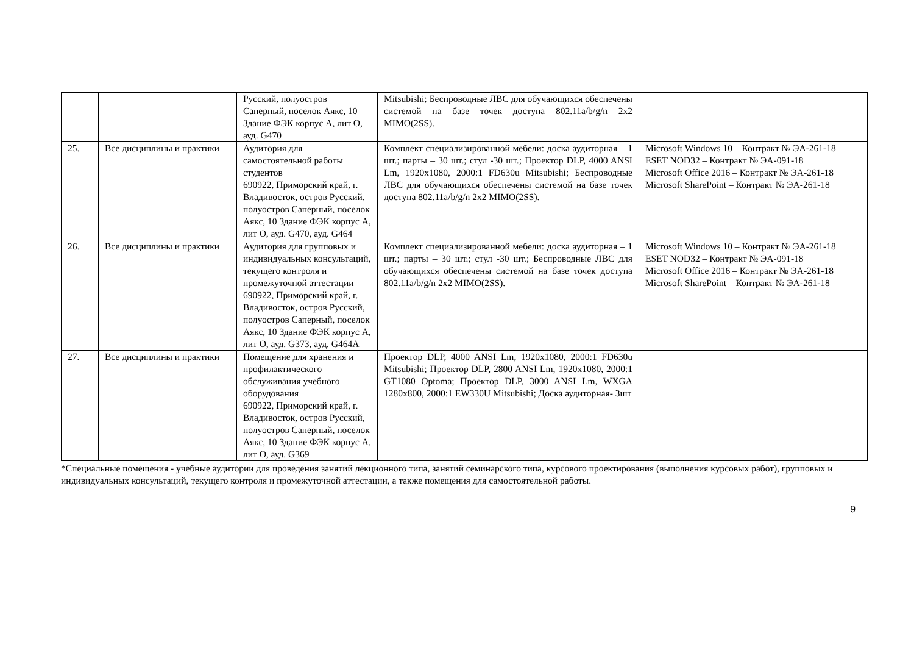| | | Русский, полуостров Саперный, поселок Аякс, 10 Здание ФЭК корпус А, лит О, ауд. G470 | Mitsubishi; Беспроводные ЛВС для обучающихся обеспечены системой на базе точек доступа 802.11a/b/g/n 2x2 MIMO(2SS). | |
| 25. | Все дисциплины и практики | Аудитория для самостоятельной работы студентов 690922, Приморский край, г. Владивосток, остров Русский, полуостров Саперный, поселок Аякс, 10 Здание ФЭК корпус А, лит О, ауд. G470, ауд. G464 | Комплект специализированной мебели: доска аудиторная – 1 шт.; парты – 30 шт.; стул -30 шт.; Проектор DLP, 4000 ANSI Lm, 1920x1080, 2000:1 FD630u Mitsubishi; Беспроводные ЛВС для обучающихся обеспечены системой на базе точек доступа 802.11a/b/g/n 2x2 MIMO(2SS). | Microsoft Windows 10 – Контракт № ЭА-261-18 ESET NOD32 – Контракт № ЭА-091-18 Microsoft Office 2016 – Контракт № ЭА-261-18 Microsoft SharePoint – Контракт № ЭА-261-18 |
| 26. | Все дисциплины и практики | Аудитория для групповых и индивидуальных консультаций, текущего контроля и промежуточной аттестации 690922, Приморский край, г. Владивосток, остров Русский, полуостров Саперный, поселок Аякс, 10 Здание ФЭК корпус А, лит О, ауд. G373, ауд. G464A | Комплект специализированной мебели: доска аудиторная – 1 шт.; парты – 30 шт.; стул -30 шт.; Беспроводные ЛВС для обучающихся обеспечены системой на базе точек доступа 802.11a/b/g/n 2x2 MIMO(2SS). | Microsoft Windows 10 – Контракт № ЭА-261-18 ESET NOD32 – Контракт № ЭА-091-18 Microsoft Office 2016 – Контракт № ЭА-261-18 Microsoft SharePoint – Контракт № ЭА-261-18 |
| 27. | Все дисциплины и практики | Помещение для хранения и профилактического обслуживания учебного оборудования 690922, Приморский край, г. Владивосток, остров Русский, полуостров Саперный, поселок Аякс, 10 Здание ФЭК корпус А, лит О, ауд. G369 | Проектор DLP, 4000 ANSI Lm, 1920x1080, 2000:1 FD630u Mitsubishi; Проектор DLP, 2800 ANSI Lm, 1920x1080, 2000:1 GT1080 Optoma; Проектор DLP, 3000 ANSI Lm, WXGA 1280x800, 2000:1 EW330U Mitsubishi; Доска аудиторная- 3шт | |
*Специальные помещения - учебные аудитории для проведения занятий лекционного типа, занятий семинарского типа, курсового проектирования (выполнения курсовых работ), групповых и индивидуальных консультаций, текущего контроля и промежуточной аттестации, а также помещения для самостоятельной работы.
9